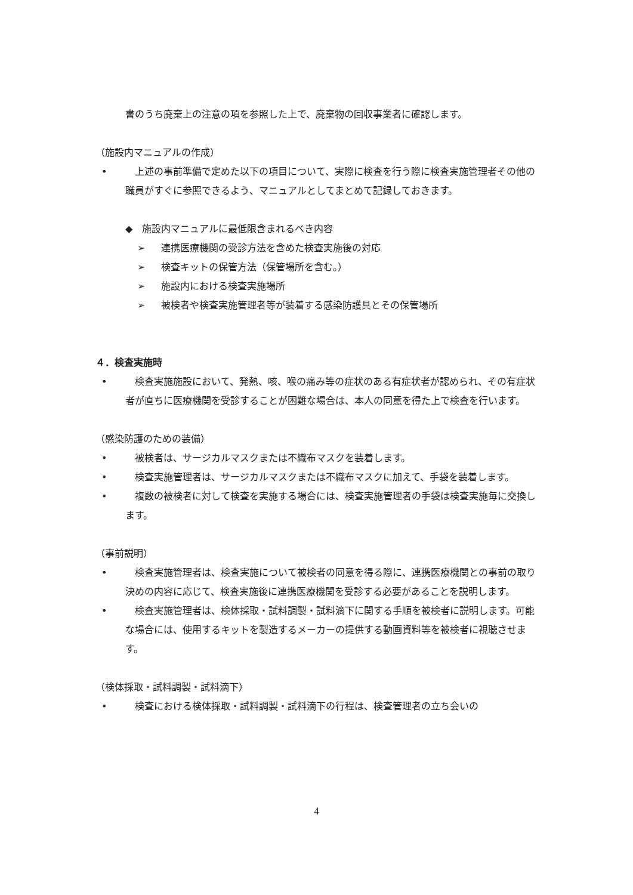書のうち廃棄上の注意の項を参照した上で、廃棄物の回収事業者に確認します。
（施設内マニュアルの作成）
• 　上述の事前準備で定めた以下の項目について、実際に検査を行う際に検査実施管理者その他の職員がすぐに参照できるよう、マニュアルとしてまとめて記録しておきます。
◆　施設内マニュアルに最低限含まれるべき内容
➢ 連携医療機関の受診方法を含めた検査実施後の対応
➢ 検査キットの保管方法（保管場所を含む。）
➢ 施設内における検査実施場所
➢ 被検者や検査実施管理者等が装着する感染防護具とその保管場所
４．検査実施時
• 　検査実施施設において、発熱、咳、喉の痛み等の症状のある有症状者が認められ、その有症状者が直ちに医療機関を受診することが困難な場合は、本人の同意を得た上で検査を行います。
（感染防護のための装備）
• 　被検者は、サージカルマスクまたは不織布マスクを装着します。
• 　検査実施管理者は、サージカルマスクまたは不織布マスクに加えて、手袋を装着します。
• 　複数の被検者に対して検査を実施する場合には、検査実施管理者の手袋は検査実施毎に交換します。
（事前説明）
• 　検査実施管理者は、検査実施について被検者の同意を得る際に、連携医療機関との事前の取り決めの内容に応じて、検査実施後に連携医療機関を受診する必要があることを説明します。
• 　検査実施管理者は、検体採取・試料調製・試料滴下に関する手順を被検者に説明します。可能な場合には、使用するキットを製造するメーカーの提供する動画資料等を被検者に視聴させます。
（検体採取・試料調製・試料滴下）
• 　検査における検体採取・試料調製・試料滴下の行程は、検査管理者の立ち会いの
4